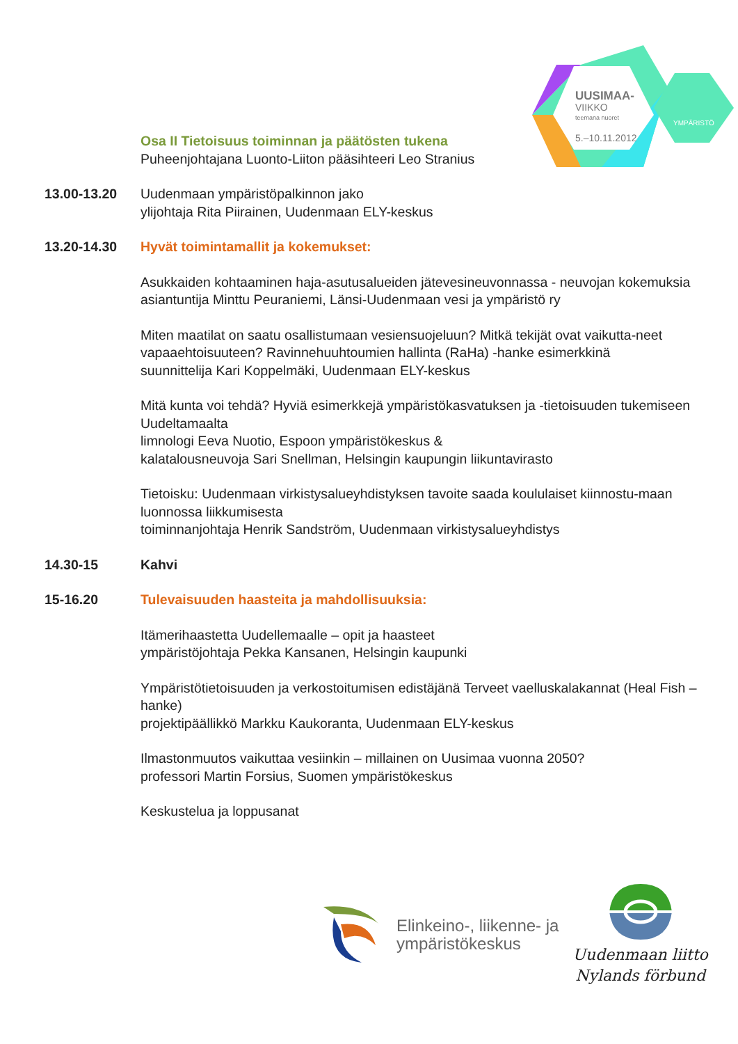UUSIMAA-
VIIKKO
teemana nuoret
5.–10.11.2012
YMPÄRISTÖ
Osa II Tietoisuus toiminnan ja päätösten tukena
Puheenjohtajana Luonto-Liiton pääsihteeri Leo Stranius
13.00-13.20 Uudenmaan ympäristöpalkinnon jako
ylijohtaja Rita Piirainen, Uudenmaan ELY-keskus
13.20-14.30 Hyvät toimintamallit ja kokemukset:
Asukkaiden kohtaaminen haja-asutusalueiden jätevesineuvonnassa - neuvojan kokemuksia
asiantuntija Minttu Peuraniemi, Länsi-Uudenmaan vesi ja ympäristö ry
Miten maatilat on saatu osallistumaan vesiensuojeluun? Mitkä tekijät ovat vaikutta-neet vapaaehtoisuuteen? Ravinnehuuhtoumien hallinta (RaHa) -hanke esimerkkinä
suunnittelija Kari Koppelmäki, Uudenmaan ELY-keskus
Mitä kunta voi tehdä? Hyviä esimerkkejä ympäristökasvatuksen ja -tietoisuuden tukemiseen Uudeltamaalta
limnologi Eeva Nuotio, Espoon ympäristökeskus &
kalatalousneuvoja Sari Snellman, Helsingin kaupungin liikuntavirasto
Tietoisku: Uudenmaan virkistysalueyhdistyksen tavoite saada koululaiset kiinnostu-maan luonnossa liikkumisesta
toiminnanjohtaja Henrik Sandström, Uudenmaan virkistysalueyhdistys
14.30-15 Kahvi
15-16.20 Tulevaisuuden haasteita ja mahdollisuuksia:
Itämerihaastetta Uudellemaalle – opit ja haasteet
ympäristöjohtaja Pekka Kansanen, Helsingin kaupunki
Ympäristötietoisuuden ja verkostoitumisen edistäjänä Terveet vaelluskalakannat (Heal Fish –hanke)
projektipäällikkö Markku Kaukoranta, Uudenmaan ELY-keskus
Ilmastonmuutos vaikuttaa vesiinkin – millainen on Uusimaa vuonna 2050?
professori Martin Forsius, Suomen ympäristökeskus
Keskustelua ja loppusanat
Elinkeino-, liikenne- ja
ympäristökeskus
Uudenmaan liitto
Nylands förbund